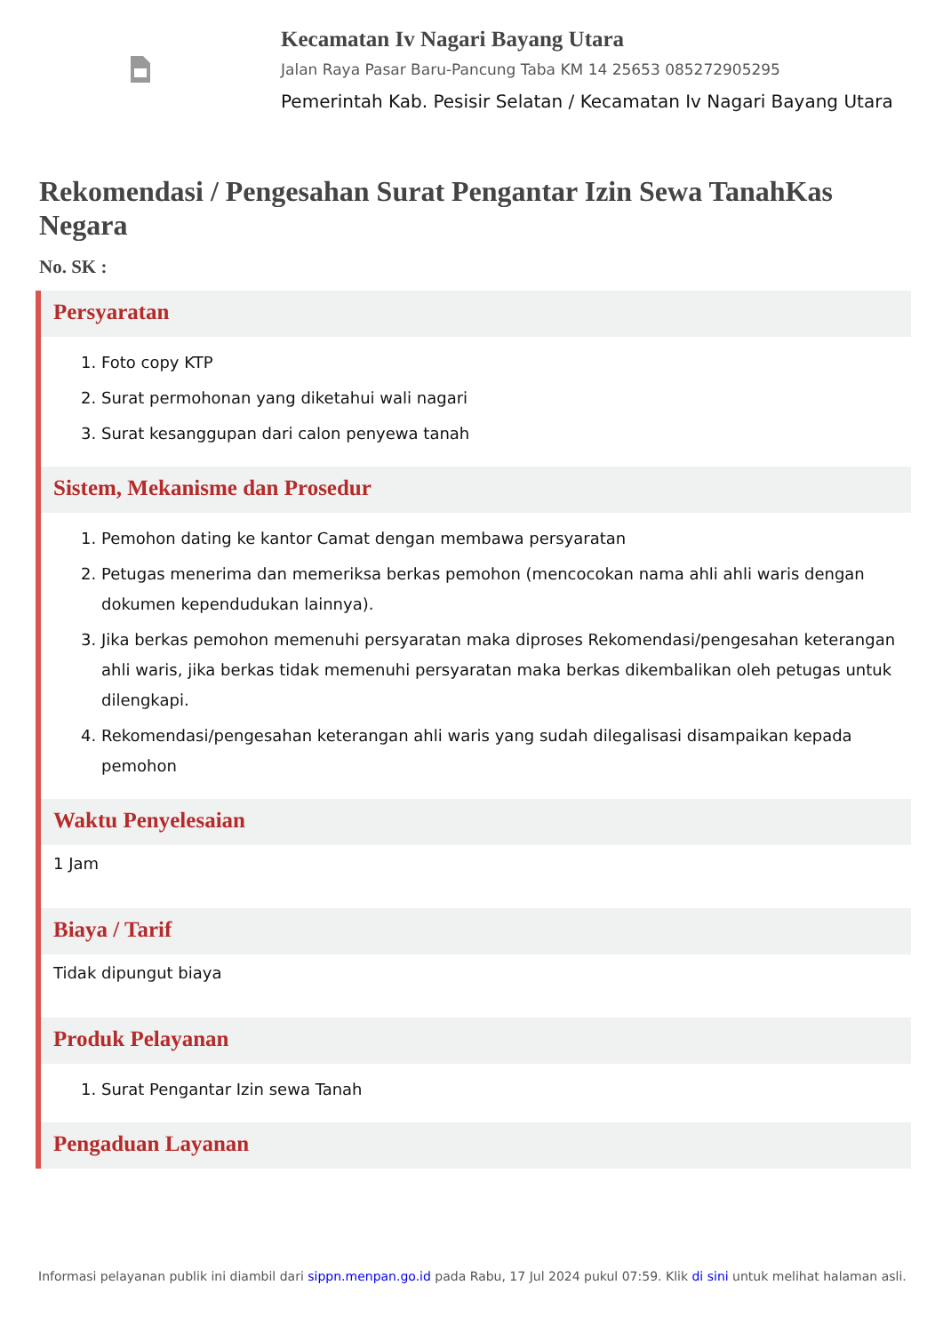Kecamatan Iv Nagari Bayang Utara
Jalan Raya Pasar Baru-Pancung Taba KM 14 25653 085272905295
Pemerintah Kab. Pesisir Selatan / Kecamatan Iv Nagari Bayang Utara
Rekomendasi / Pengesahan Surat Pengantar Izin Sewa TanahKas Negara
No. SK :
Persyaratan
1. Foto copy KTP
2. Surat permohonan yang diketahui wali nagari
3. Surat kesanggupan dari calon penyewa tanah
Sistem, Mekanisme dan Prosedur
1. Pemohon dating ke kantor Camat dengan membawa persyaratan
2. Petugas menerima dan memeriksa berkas pemohon (mencocokan nama ahli ahli waris dengan dokumen kependudukan lainnya).
3. Jika berkas pemohon memenuhi persyaratan maka diproses Rekomendasi/pengesahan keterangan ahli waris, jika berkas tidak memenuhi persyaratan maka berkas dikembalikan oleh petugas untuk dilengkapi.
4. Rekomendasi/pengesahan keterangan ahli waris yang sudah dilegalisasi disampaikan kepada pemohon
Waktu Penyelesaian
1 Jam
Biaya / Tarif
Tidak dipungut biaya
Produk Pelayanan
1. Surat Pengantar Izin sewa Tanah
Pengaduan Layanan
Informasi pelayanan publik ini diambil dari sippn.menpan.go.id pada Rabu, 17 Jul 2024 pukul 07:59. Klik di sini untuk melihat halaman asli.